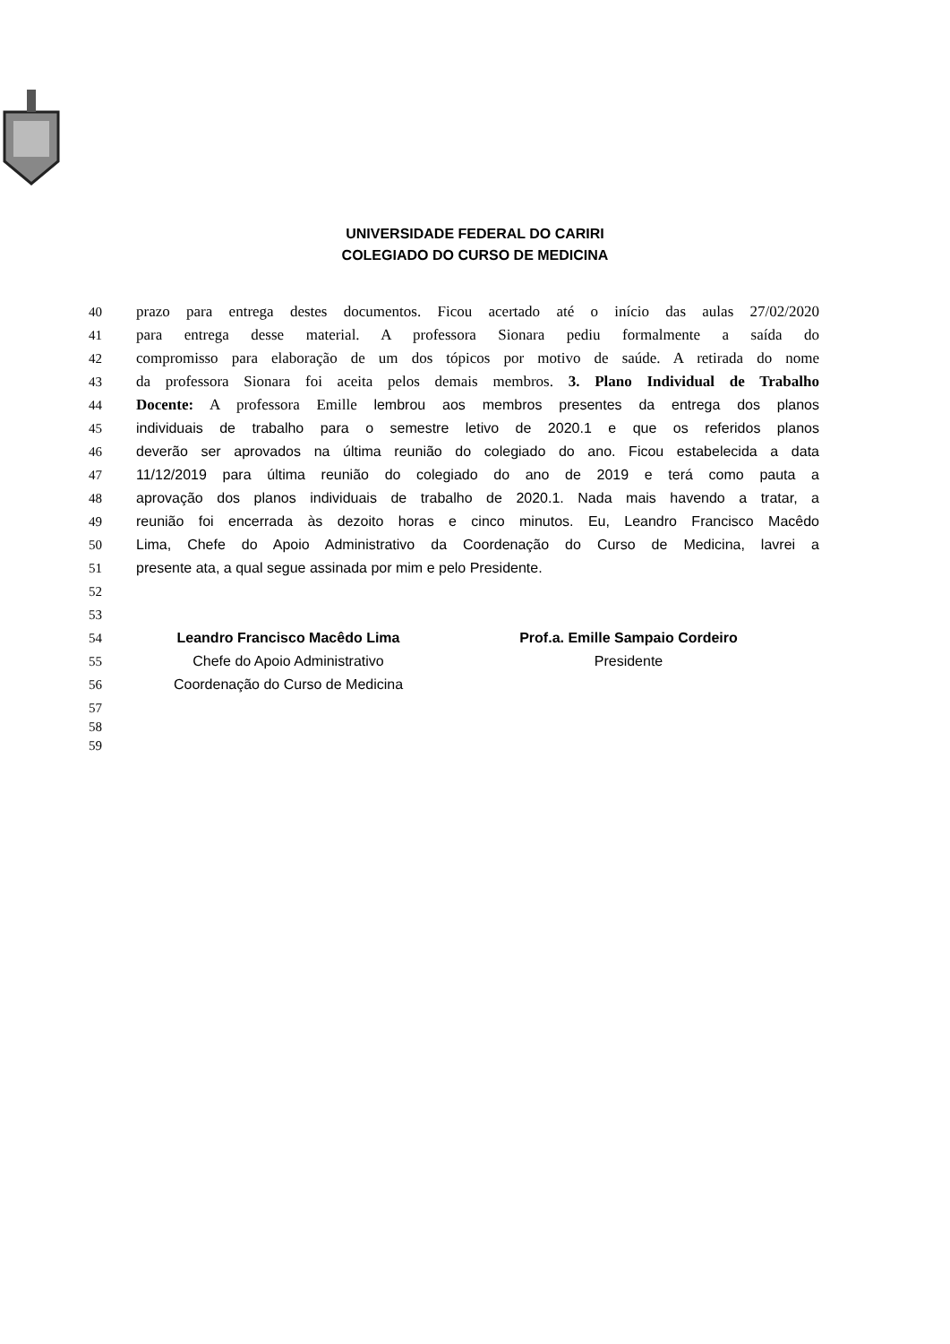UNIVERSIDADE FEDERAL DO CARIRI
COLEGIADO DO CURSO DE MEDICINA
40 prazo para entrega destes documentos. Ficou acertado até o início das aulas 27/02/2020
41 para entrega desse material. A professora Sionara pediu formalmente a saída do
42 compromisso para elaboração de um dos tópicos por motivo de saúde. A retirada do nome
43 da professora Sionara foi aceita pelos demais membros. 3. Plano Individual de Trabalho
44 Docente: A professora Emille lembrou aos membros presentes da entrega dos planos
45 individuais de trabalho para o semestre letivo de 2020.1 e que os referidos planos
46 deverão ser aprovados na última reunião do colegiado do ano. Ficou estabelecida a data
47 11/12/2019 para última reunião do colegiado do ano de 2019 e terá como pauta a
48 aprovação dos planos individuais de trabalho de 2020.1. Nada mais havendo a tratar, a
49 reunião foi encerrada às dezoito horas e cinco minutos. Eu, Leandro Francisco Macêdo
50 Lima, Chefe do Apoio Administrativo da Coordenação do Curso de Medicina, lavrei a
51 presente ata, a qual segue assinada por mim e pelo Presidente.
52
53
54 Leandro Francisco Macêdo Lima Prof.a. Emille Sampaio Cordeiro
55 Chefe do Apoio Administrativo Presidente
56 Coordenação do Curso de Medicina
57
58
59